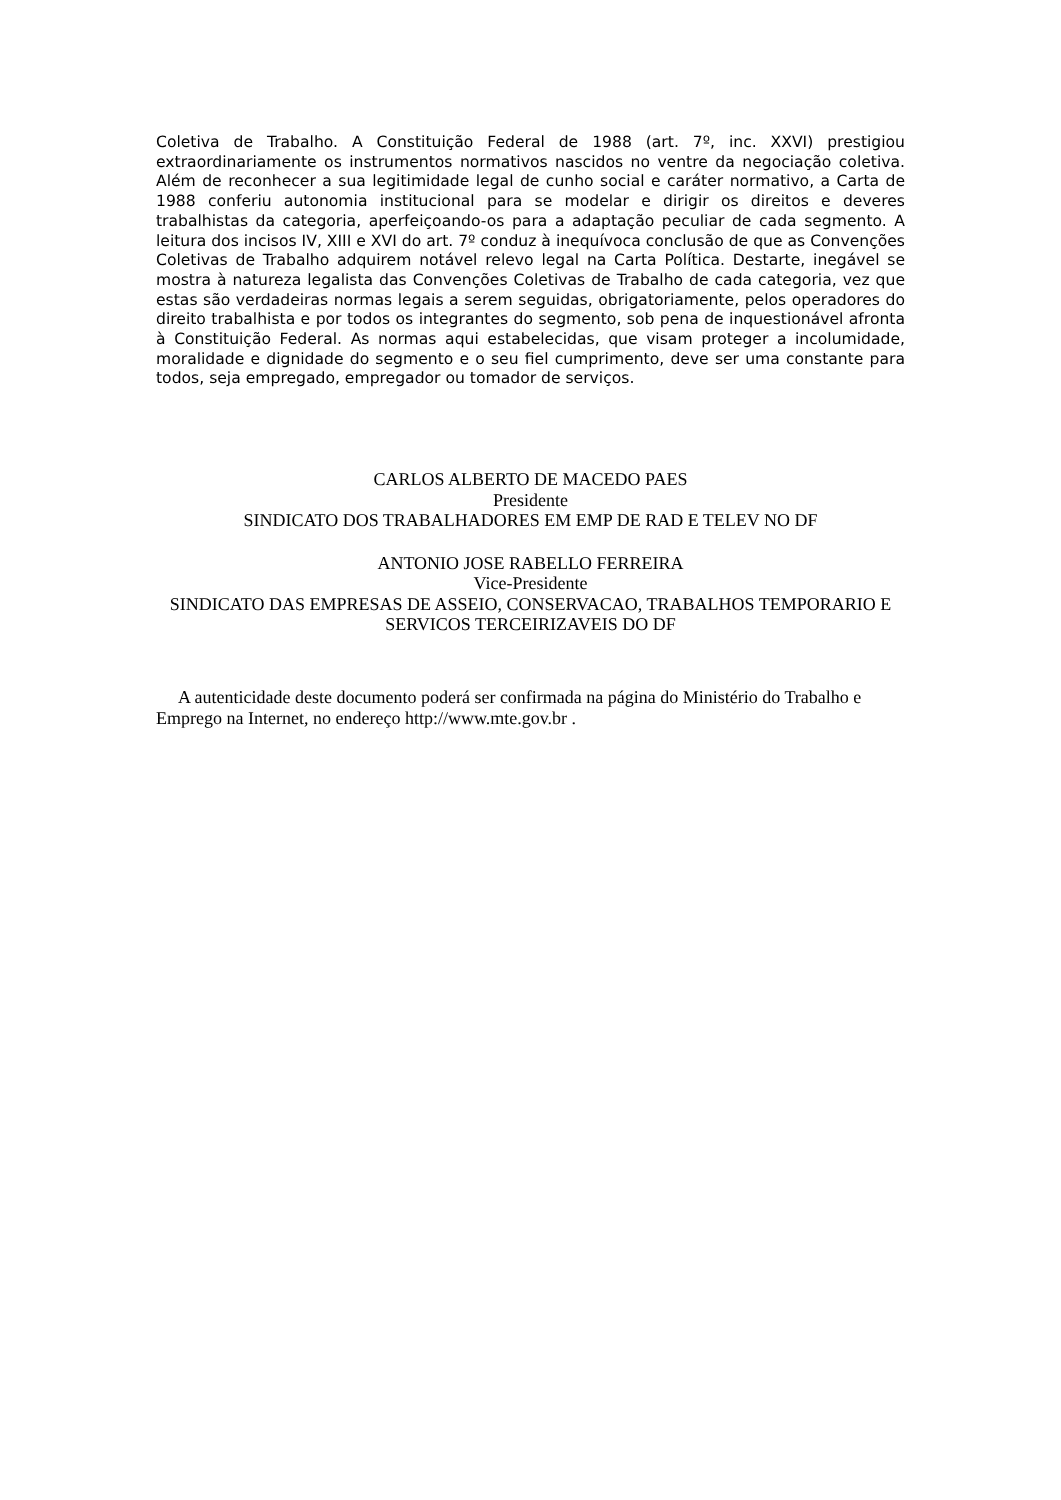Coletiva de Trabalho. A Constituição Federal de 1988 (art. 7º, inc. XXVI) prestigiou extraordinariamente os instrumentos normativos nascidos no ventre da negociação coletiva. Além de reconhecer a sua legitimidade legal de cunho social e caráter normativo, a Carta de 1988 conferiu autonomia institucional para se modelar e dirigir os direitos e deveres trabalhistas da categoria, aperfeiçoando-os para a adaptação peculiar de cada segmento. A leitura dos incisos IV, XIII e XVI do art. 7º conduz à inequívoca conclusão de que as Convenções Coletivas de Trabalho adquirem notável relevo legal na Carta Política. Destarte, inegável se mostra à natureza legalista das Convenções Coletivas de Trabalho de cada categoria, vez que estas são verdadeiras normas legais a serem seguidas, obrigatoriamente, pelos operadores do direito trabalhista e por todos os integrantes do segmento, sob pena de inquestionável afronta à Constituição Federal. As normas aqui estabelecidas, que visam proteger a incolumidade, moralidade e dignidade do segmento e o seu fiel cumprimento, deve ser uma constante para todos, seja empregado, empregador ou tomador de serviços.
CARLOS ALBERTO DE MACEDO PAES
Presidente
SINDICATO DOS TRABALHADORES EM EMP DE RAD E TELEV NO DF
ANTONIO JOSE RABELLO FERREIRA
Vice-Presidente
SINDICATO DAS EMPRESAS DE ASSEIO, CONSERVACAO, TRABALHOS TEMPORARIO E SERVICOS TERCEIRIZAVEIS DO DF
A autenticidade deste documento poderá ser confirmada na página do Ministério do Trabalho e Emprego na Internet, no endereço http://www.mte.gov.br .